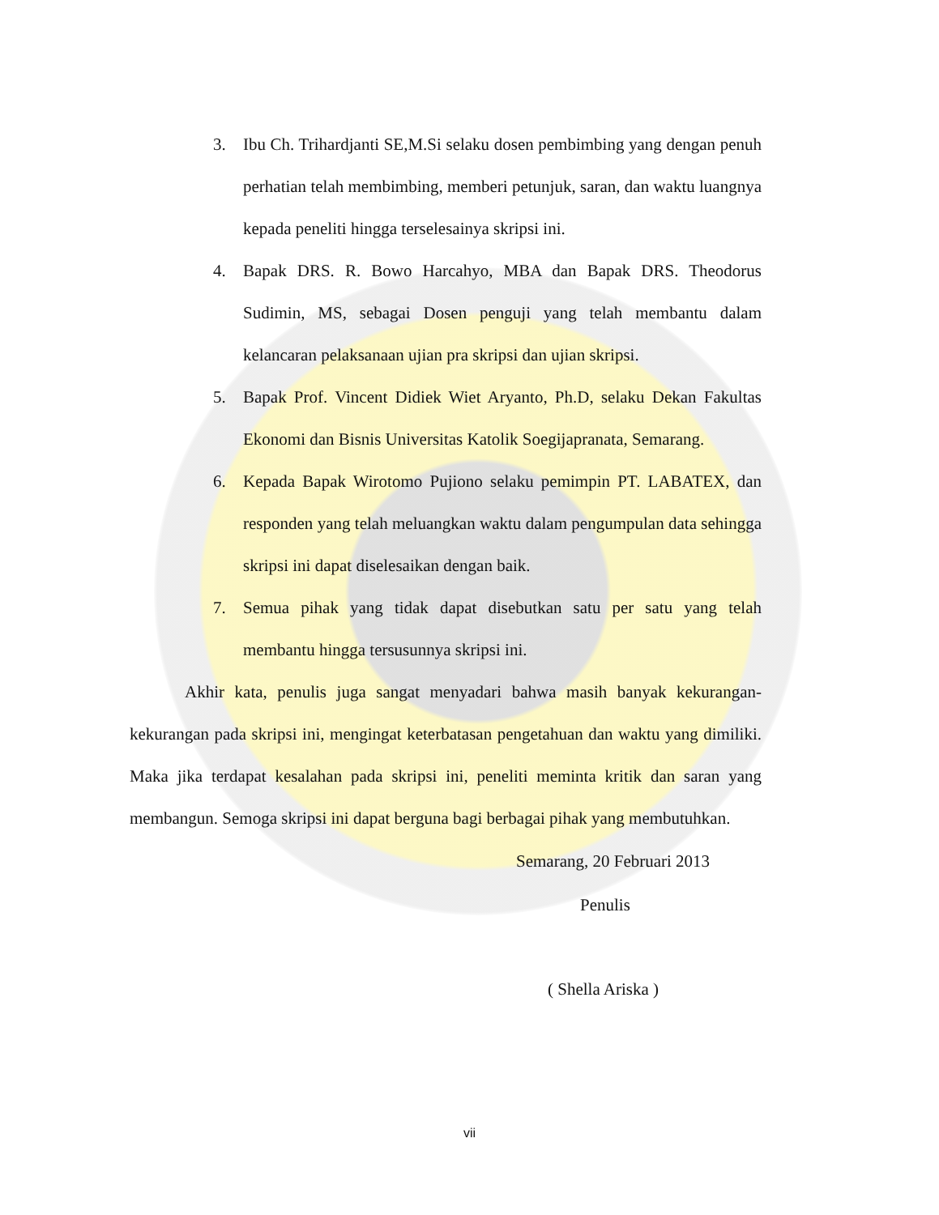3. Ibu Ch. Trihardjanti SE,M.Si selaku dosen pembimbing yang dengan penuh perhatian telah membimbing, memberi petunjuk, saran, dan waktu luangnya kepada peneliti hingga terselesainya skripsi ini.
4. Bapak DRS. R. Bowo Harcahyo, MBA dan Bapak DRS. Theodorus Sudimin, MS, sebagai Dosen penguji yang telah membantu dalam kelancaran pelaksanaan ujian pra skripsi dan ujian skripsi.
5. Bapak Prof. Vincent Didiek Wiet Aryanto, Ph.D, selaku Dekan Fakultas Ekonomi dan Bisnis Universitas Katolik Soegijapranata, Semarang.
6. Kepada Bapak Wirotomo Pujiono selaku pemimpin PT. LABATEX, dan responden yang telah meluangkan waktu dalam pengumpulan data sehingga skripsi ini dapat diselesaikan dengan baik.
7. Semua pihak yang tidak dapat disebutkan satu per satu yang telah membantu hingga tersusunnya skripsi ini.
Akhir kata, penulis juga sangat menyadari bahwa masih banyak kekurangan-kekurangan pada skripsi ini, mengingat keterbatasan pengetahuan dan waktu yang dimiliki. Maka jika terdapat kesalahan pada skripsi ini, peneliti meminta kritik dan saran yang membangun. Semoga skripsi ini dapat berguna bagi berbagai pihak yang membutuhkan.
Semarang, 20 Februari 2013
Penulis
( Shella Ariska )
vii